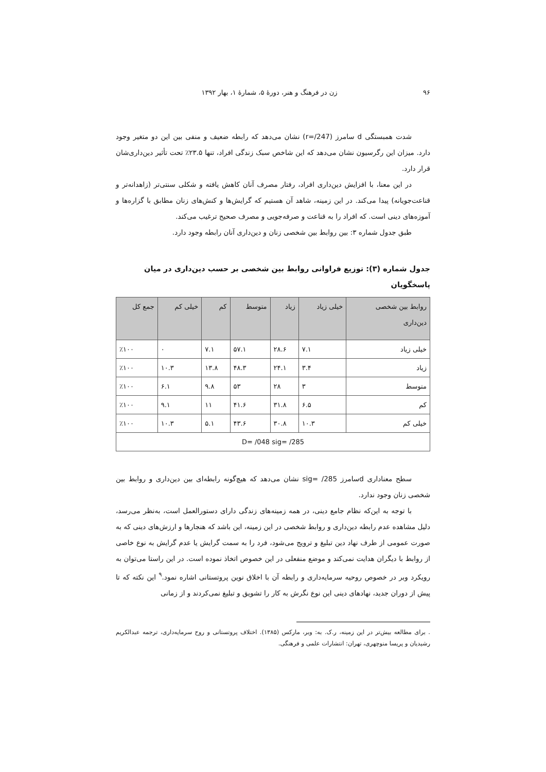۹۶ زن در فرهنگ و هنر، دورهٔ ۵، شمارهٔ ۱، بهار ۱۳۹۲
شدت همبستگی d سامرز (r=/247) نشان می‌دهد که رابطه ضعیف و منفی بین این دو متغیر وجود دارد. میزان این رگرسیون نشان می‌دهد که این شاخص سبک زندگی افراد، تنها ۲۳.۵٪ تحت تأثیر دین‌داری‌شان قرار دارد.
در این معنا، با افزایش دین‌داری افراد، رفتار مصرف آنان کاهش یافته و شکلی سنتی‌تر (زاهدانه‌تر و قناعت‌جویانه) پیدا می‌کند. در این زمینه، شاهد آن هستیم که گرایش‌ها و کنش‌های زنان مطابق با گزاره‌ها و آموزه‌های دینی است. که افراد را به قناعت و صرفه‌جویی و مصرف صحیح ترغیب می‌کند.
طبق جدول شماره ۳: بین روابط بین شخصی زنان و دین‌داری آنان رابطه وجود دارد.
جدول شماره (۳): توزیع فراوانی روابط بین شخصی بر حسب دین‌داری در میان پاسخگویان
| روابط بین شخصی دین‌داری | خیلی زیاد | زیاد | متوسط | کم | خیلی کم | جمع کل |
| --- | --- | --- | --- | --- | --- | --- |
| خیلی زیاد | ۷.۱ | ۲۸.۶ | ۵۷.۱ | ۷.۱ | ۰ | ٪۱۰۰ |
| زیاد | ۳.۴ | ۲۴.۱ | ۴۸.۳ | ۱۳.۸ | ۱۰.۳ | ٪۱۰۰ |
| متوسط | ۳ | ۲۸ | ۵۳ | ۹.۸ | ۶.۱ | ٪۱۰۰ |
| کم | ۶.۵ | ۳۱.۸ | ۴۱.۶ | ۱۱ | ۹.۱ | ٪۱۰۰ |
| خیلی کم | ۱۰.۳ | ۳۰.۸ | ۴۳.۶ | ۵.۱ | ۱۰.۳ | ٪۱۰۰ |
| D= /048 sig= /285 | | | | | | |
سطح معناداری dسامرز sig= /285 نشان می‌دهد که هیچ‌گونه رابطه‌ای بین دین‌داری و روابط بین شخصی زنان وجود ندارد.
با توجه به این‌که نظام جامع دینی، در همه زمینه‌های زندگی دارای دستورالعمل است، به‌نظر می‌رسد، دلیل مشاهده عدم رابطه دین‌داری و روابط شخصی در این زمینه، این باشد که هنجارها و ارزش‌های دینی که به صورت عمومی از طرف نهاد دین تبلیغ و ترویج می‌شود، فرد را به سمت گرایش یا عدم گرایش به نوع خاصی از روابط با دیگران هدایت نمی‌کند و موضع منفعلی در این خصوص اتخاذ نموده است. در این راستا می‌توان به رویکرد وبر در خصوص روحیه سرمایه‌داری و رابطه آن با اخلاق نوین پروتستانی اشاره نمود.<sup>۹</sup> این نکته که تا پیش از دوران جدید، نهادهای دینی این نوع نگرش به کار را تشویق و تبلیغ نمی‌کردند و از زمانی
. برای مطالعه بیش‌تر در این زمینه، ر.ک. به: وبر، مارکس (۱۳۸۵). اختلاف پروتستانی و روح سرمایه‌داری، ترجمه عبدالکریم رشیدیان و پریسا منوچهری، تهران: انتشارات علمی و فرهنگی.